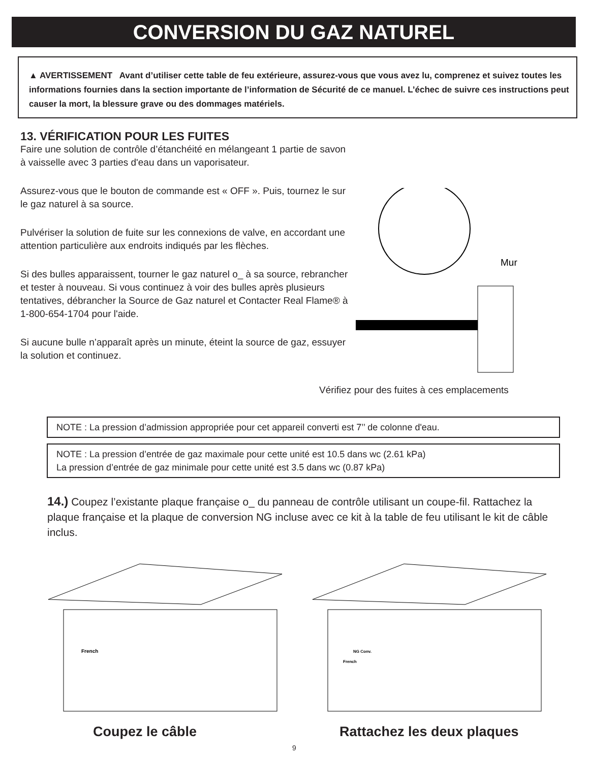CONVERSION DU GAZ NATUREL
▲ AVERTISSEMENT Avant d’utiliser cette table de feu extérieure, assurez-vous que vous avez lu, comprenez et suivez toutes les informations fournies dans la section importante de l’information de Sécurité de ce manuel. L’échec de suivre ces instructions peut causer la mort, la blessure grave ou des dommages matériels.
13. VÉRIFICATION POUR LES FUITES
Faire une solution de contrôle d’étanchéité en mélangeant 1 partie de savon à vaisselle avec 3 parties d'eau dans un vaporisateur.
Assurez-vous que le bouton de commande est « OFF ». Puis, tournez le sur le gaz naturel à sa source.
Pulvériser la solution de fuite sur les connexions de valve, en accordant une attention particulière aux endroits indiqués par les flèches.
Si des bulles apparaissent, tourner le gaz naturel o_ à sa source, rebrancher et tester à nouveau. Si vous continuez à voir des bulles après plusieurs tentatives, débrancher la Source de Gaz naturel et Contacter Real Flame® à 1-800-654-1704 pour l'aide.
Si aucune bulle n’apparaît après un minute, éteint la source de gaz, essuyer la solution et continuez.
Mur
Vérifiez pour des fuites à ces emplacements
NOTE : La pression d’admission appropriée pour cet appareil converti est 7’’ de colonne d'eau.
NOTE : La pression d’entrée de gaz maximale pour cette unité est 10.5 dans wc (2.61 kPa)
La pression d’entrée de gaz minimale pour cette unité est 3.5 dans wc (0.87 kPa)
14.) Coupez l’existante plaque française o_ du panneau de contrôle utilisant un coupe-fil. Rattachez la plaque française et la plaque de conversion NG incluse avec ce kit à la table de feu utilisant le kit de câble inclus.
French
NG Conv.
French
Coupez le câble Rattachez les deux plaques
9